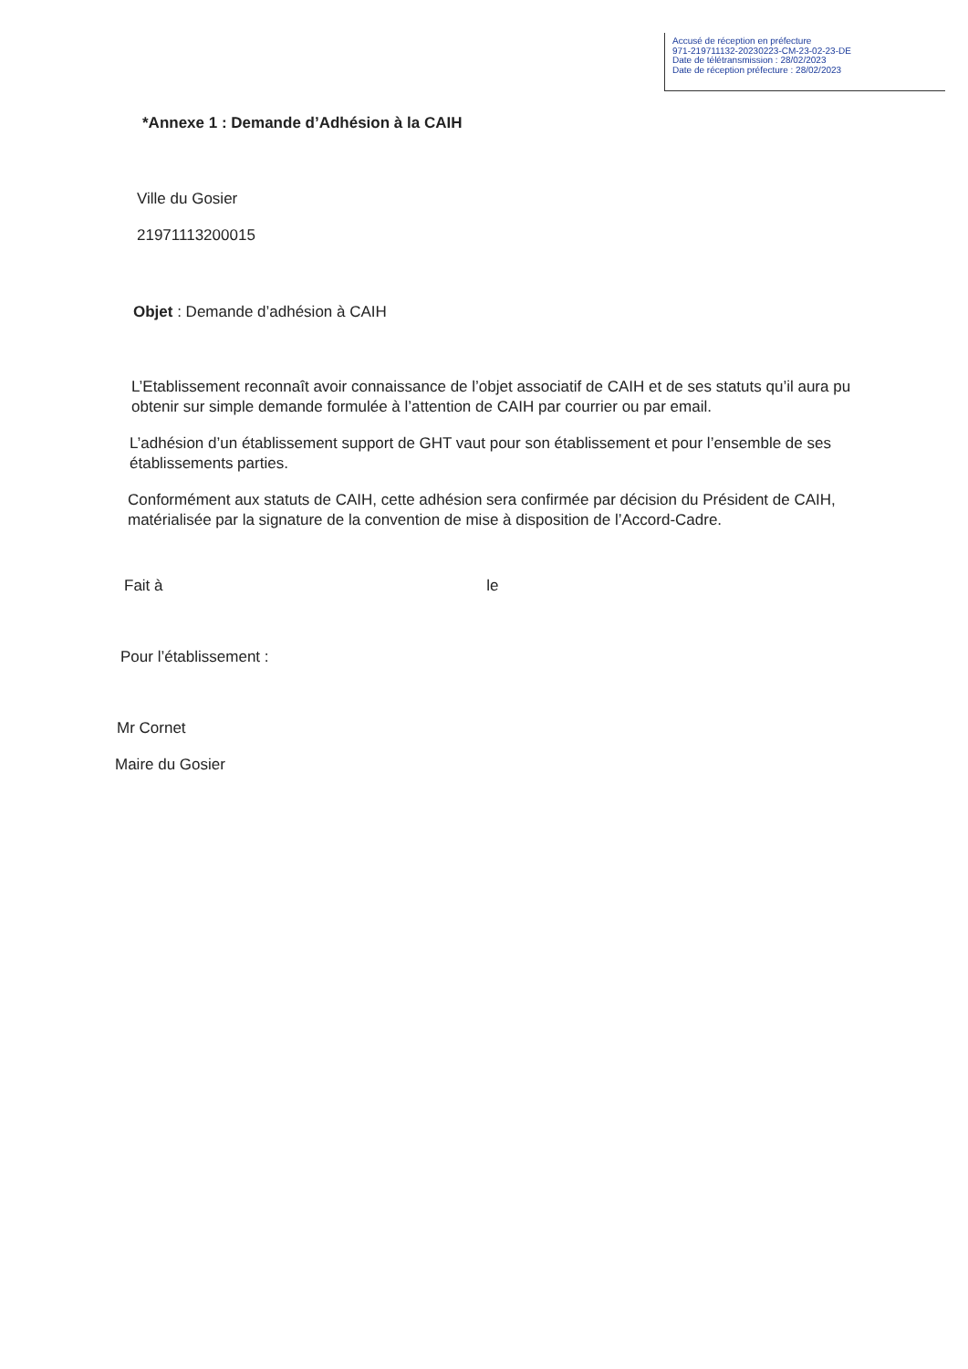Accusé de réception en préfecture
971-219711132-20230223-CM-23-02-23-DE
Date de télétransmission : 28/02/2023
Date de réception préfecture : 28/02/2023
*Annexe 1 : Demande d’Adhésion à la CAIH
Ville du Gosier
21971113200015
Objet : Demande d’adhésion à CAIH
L’Etablissement reconnaît avoir connaissance de l’objet associatif de CAIH et de ses statuts qu’il aura pu obtenir sur simple demande formulée à l’attention de CAIH par courrier ou par email.
L’adhésion d’un établissement support de GHT vaut pour son établissement et pour l’ensemble de ses établissements parties.
Conformément aux statuts de CAIH, cette adhésion sera confirmée par décision du Président de CAIH, matérialisée par la signature de la convention de mise à disposition de l’Accord-Cadre.
Fait à le
Pour l’établissement :
Mr Cornet
Maire du Gosier